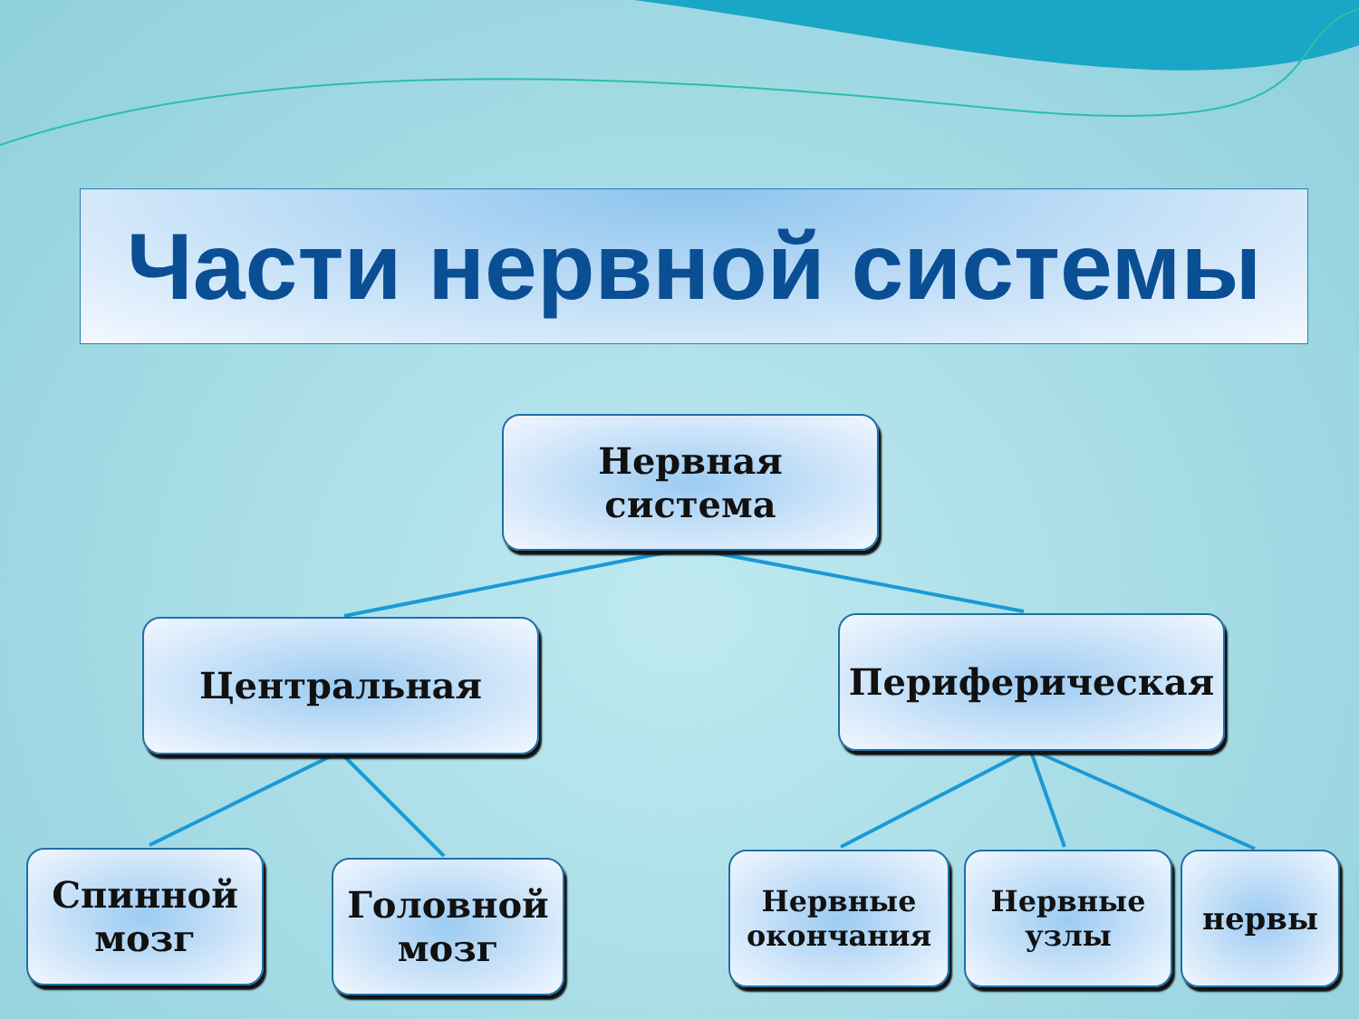Части нервной системы
Нервная
система
Центральная Периферическая
Спинной
мозг
Головной
мозг
Нервные
окончания
Нервные
узлы
нервы